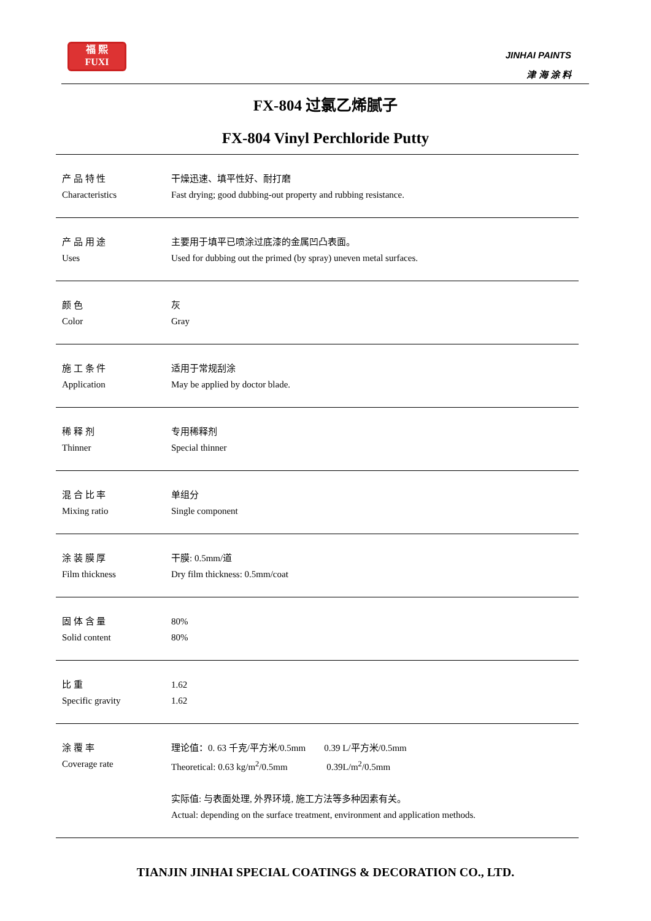福 熙
FUXI
JINHAI PAINTS
津 海 涂 料
FX-804 过氯乙烯腻子
FX-804 Vinyl Perchloride Putty
| 产 品 特 性 Characteristics | 干燥迅速、填平性好、耐打磨 Fast drying; good dubbing-out property and rubbing resistance. |
| 产 品 用 途 Uses | 主要用于填平已喷涂过底漆的金属凹凸表面。 Used for dubbing out the primed (by spray) uneven metal surfaces. |
| 颜 色 Color | 灰 Gray |
| 施 工 条 件 Application | 适用于常规刮涂 May be applied by doctor blade. |
| 稀 释 剂 Thinner | 专用稀释剂 Special thinner |
| 混 合 比 率 Mixing ratio | 单组分 Single component |
| 涂 装 膜 厚 Film thickness | 干膜: 0.5mm/道 Dry film thickness: 0.5mm/coat |
| 固 体 含 量 Solid content | 80% 80% |
| 比 重 Specific gravity | 1.62 1.62 |
| 涂 覆 率 Coverage rate | 理论值：0. 63 千克/平方米/0.5mm 0.39 L/平方米/0.5mm Theoretical: 0.63 kg/m<sup>2</sup>/0.5mm 0.39L/m<sup>2</sup>/0.5mm 实际值: 与表面处理, 外界环境, 施工方法等多种因素有关。 Actual: depending on the surface treatment, environment and application methods. |
TIANJIN JINHAI SPECIAL COATINGS & DECORATION CO., LTD.